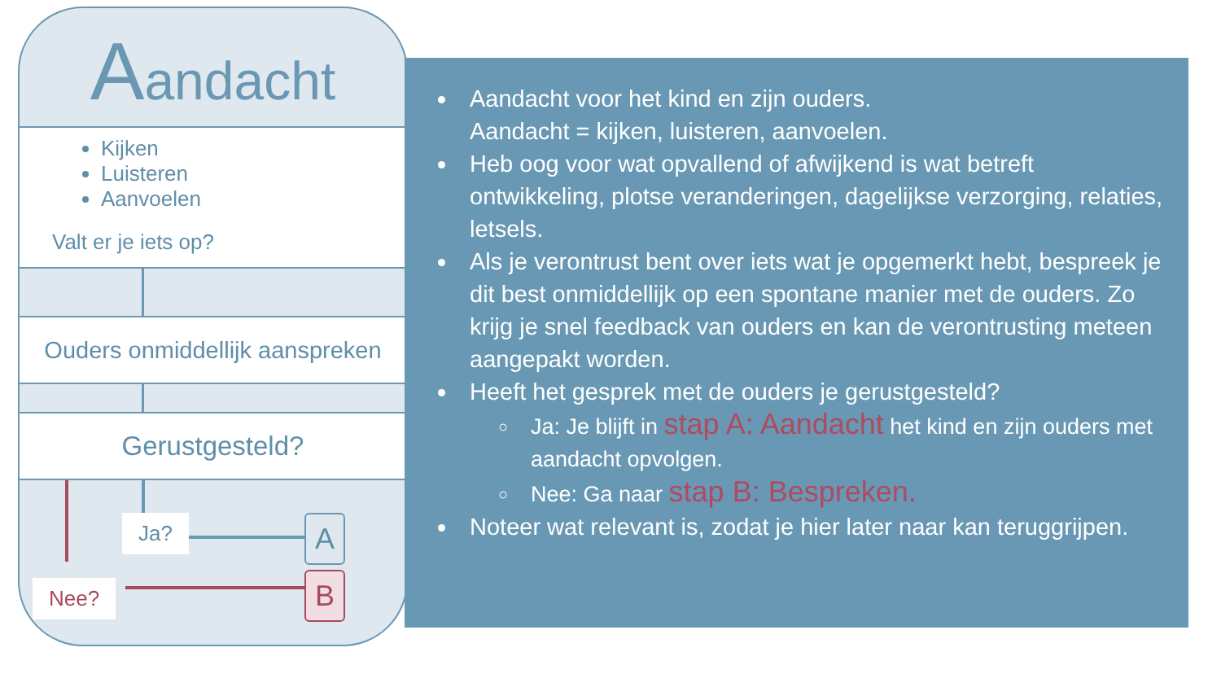Aandacht
Kijken
Luisteren
Aanvoelen
Valt er je iets op?
Ouders onmiddellijk aanspreken
Gerustgesteld?
Ja?
Nee?
A
B
Aandacht voor het kind en zijn ouders.
Aandacht = kijken, luisteren, aanvoelen.
Heb oog voor wat opvallend of afwijkend is wat betreft ontwikkeling, plotse veranderingen, dagelijkse verzorging, relaties, letsels.
Als je verontrust bent over iets wat je opgemerkt hebt, bespreek je dit best onmiddellijk op een spontane manier met de ouders. Zo krijg je snel feedback van ouders en kan de verontrusting meteen aangepakt worden.
Heeft het gesprek met de ouders je gerustgesteld?
Ja: Je blijft in stap A: Aandacht het kind en zijn ouders met aandacht opvolgen.
Nee: Ga naar stap B: Bespreken.
Noteer wat relevant is, zodat je hier later naar kan teruggrijpen.